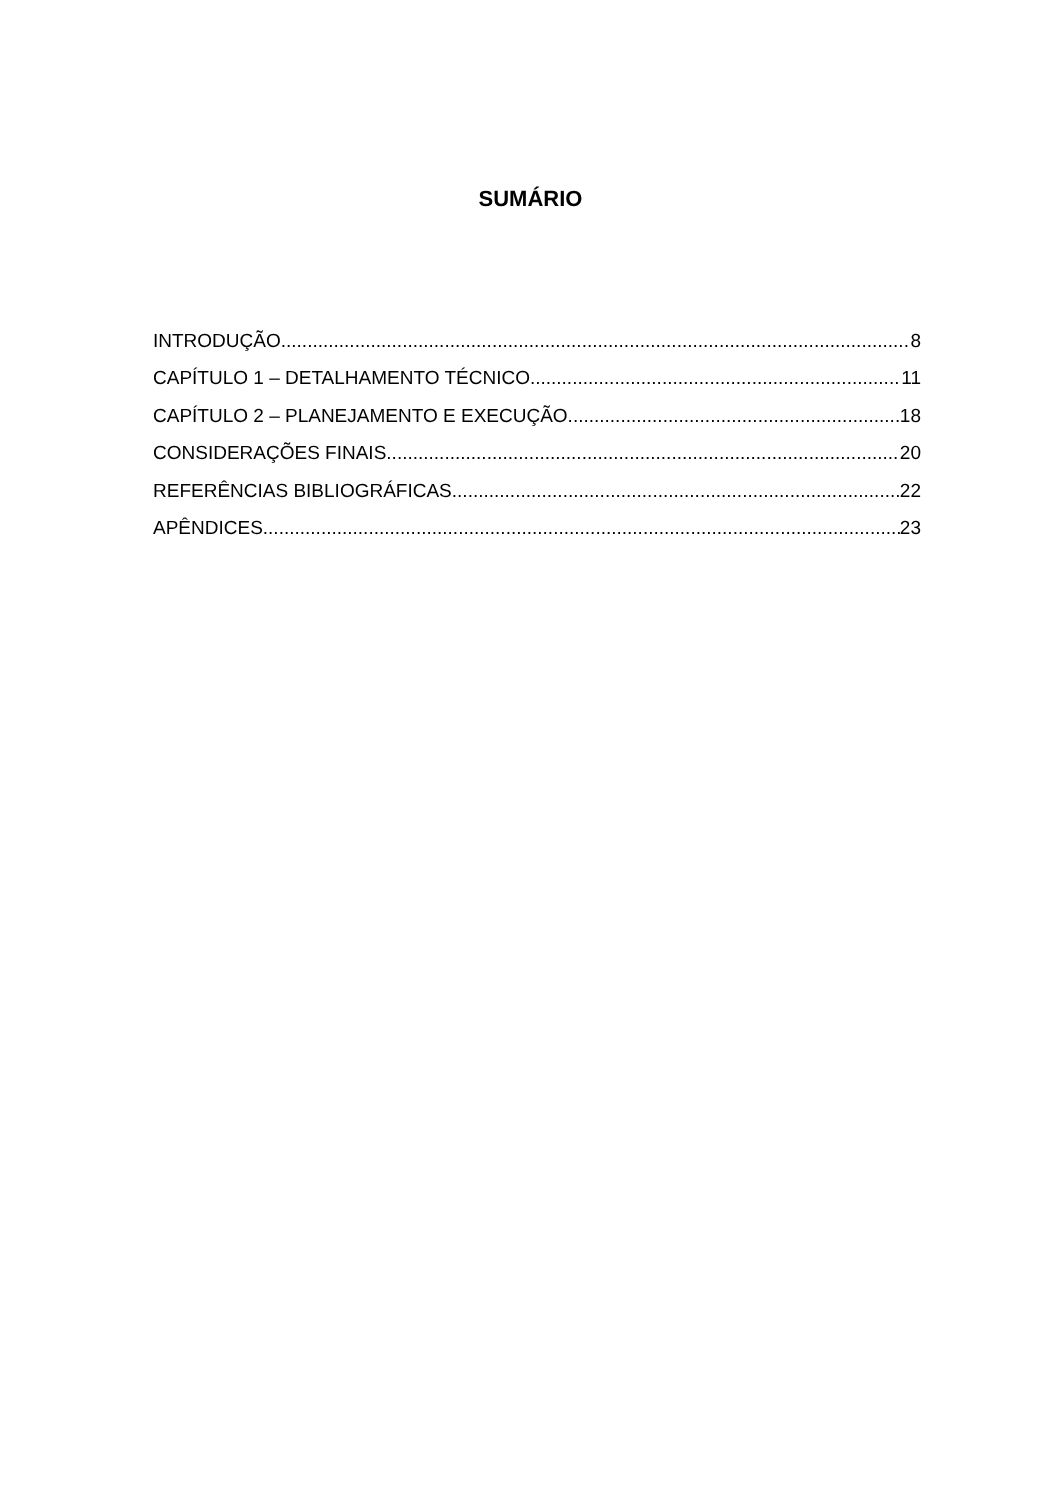SUMÁRIO
INTRODUÇÃO 8
CAPÍTULO 1 – DETALHAMENTO TÉCNICO 11
CAPÍTULO 2 – PLANEJAMENTO E EXECUÇÃO 18
CONSIDERAÇÕES FINAIS 20
REFERÊNCIAS BIBLIOGRÁFICAS 22
APÊNDICES 23